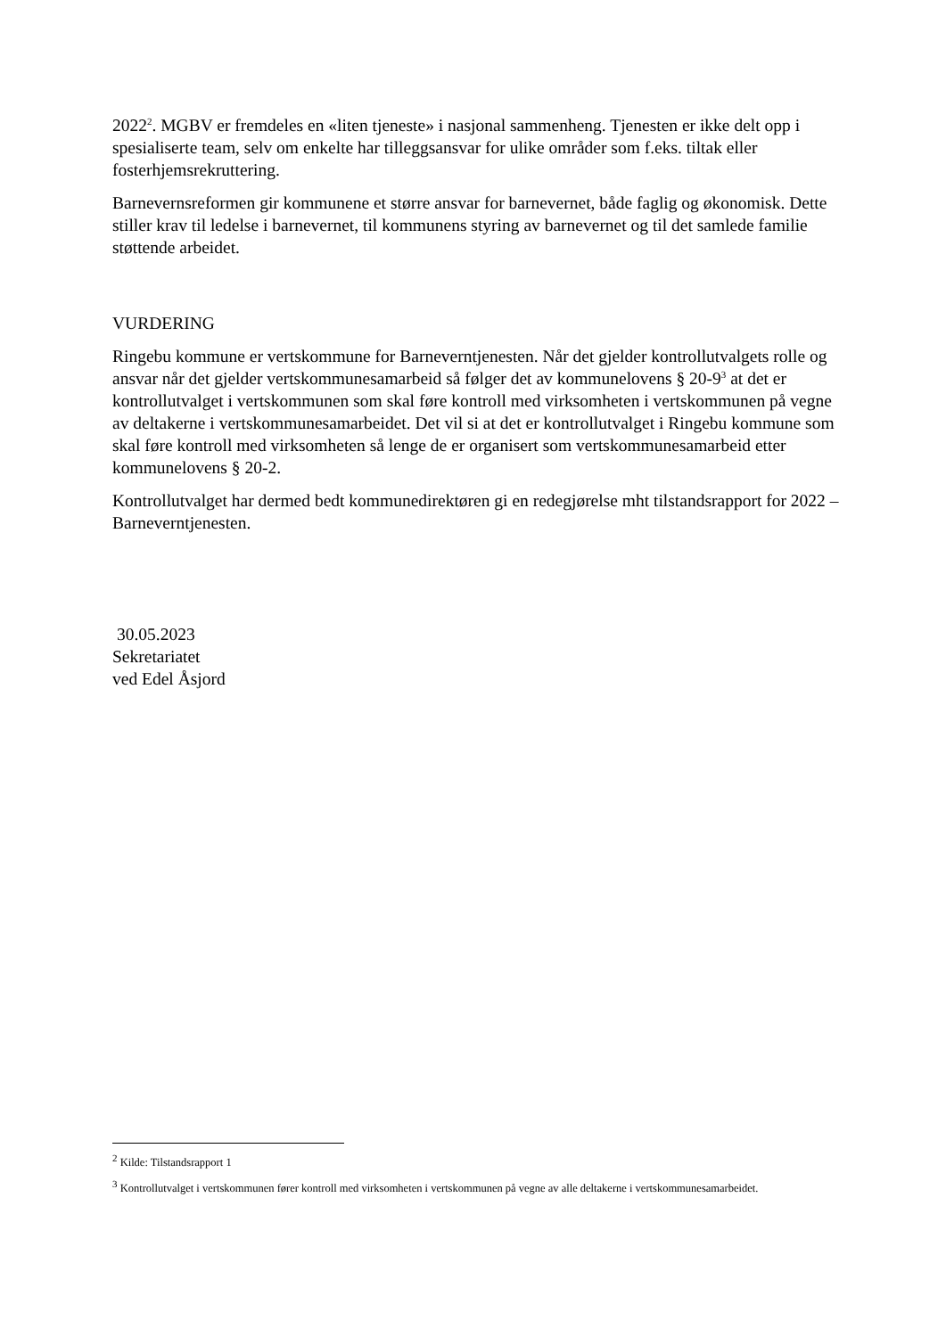2022<sup>2</sup>. MGBV er fremdeles en «liten tjeneste» i nasjonal sammenheng. Tjenesten er ikke delt opp i spesialiserte team, selv om enkelte har tilleggsansvar for ulike områder som f.eks. tiltak eller fosterhjemsrekruttering.
Barnevernsreformen gir kommunene et større ansvar for barnevernet, både faglig og økonomisk. Dette stiller krav til ledelse i barnevernet, til kommunens styring av barnevernet og til det samlede familie støttende arbeidet.
VURDERING
Ringebu kommune er vertskommune for Barneverntjenesten. Når det gjelder kontrollutvalgets rolle og ansvar når det gjelder vertskommunesamarbeid så følger det av kommunelovens § 20-9<sup>3</sup> at det er kontrollutvalget i vertskommunen som skal føre kontroll med virksomheten i vertskommunen på vegne av deltakerne i vertskommunesamarbeidet. Det vil si at det er kontrollutvalget i Ringebu kommune som skal føre kontroll med virksomheten så lenge de er organisert som vertskommunesamarbeid etter kommunelovens § 20-2.
Kontrollutvalget har dermed bedt kommunedirektøren gi en redegjørelse mht tilstandsrapport for 2022 – Barneverntjenesten.
30.05.2023
Sekretariatet
ved Edel Åsjord
<sup>2</sup> Kilde: Tilstandsrapport 1
<sup>3</sup> Kontrollutvalget i vertskommunen fører kontroll med virksomheten i vertskommunen på vegne av alle deltakerne i vertskommunesamarbeidet.